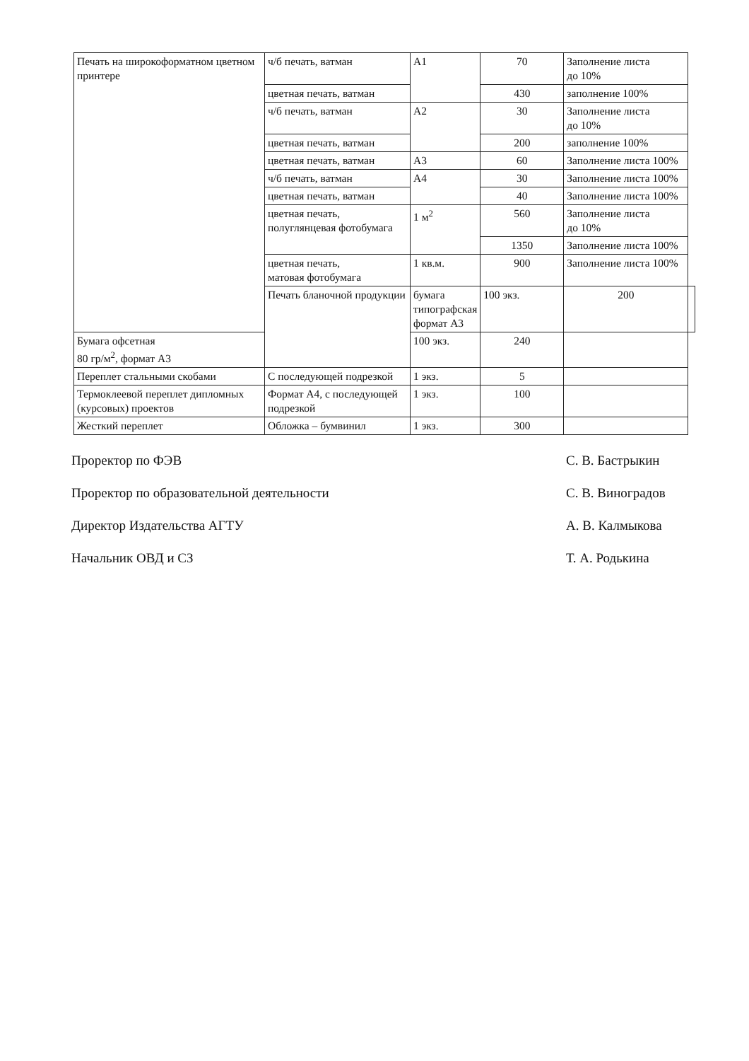| Печать на широкоформатном цветном принтере | ч/б печать, ватман | А1 | 70 | Заполнение листа до 10% | |
| | цветная печать, ватман | | 430 | заполнение 100% | |
| | ч/б печать, ватман | А2 | 30 | Заполнение листа до 10% | |
| | цветная печать, ватман | | 200 | заполнение 100% | |
| | цветная печать, ватман | А3 | 60 | Заполнение листа 100% | |
| | ч/б печать, ватман | А4 | 30 | Заполнение листа 100% | |
| | цветная печать, ватман | | 40 | Заполнение листа 100% | |
| | цветная печать, полуглянцевая фотобумага | 1 м<sup>2</sup> | 560 | Заполнение листа до 10% | |
| | | | 1350 | Заполнение листа 100% | |
| | цветная печать, матовая фотобумага | 1 кв.м. | 900 | Заполнение листа 100% | |
| | Печать бланочной продукции | бумага типографская формат А3 | 100 экз. | 200 | |
| Бумага офсетная 80 гр/м<sup>2</sup>, формат А3 | | 100 экз. | 240 | | |
| Переплет стальными скобами | С последующей подрезкой | 1 экз. | 5 | | |
| Термоклеевой переплет дипломных (курсовых) проектов | Формат А4, с последующей подрезкой | 1 экз. | 100 | | |
| Жесткий переплет | Обложка – бумвинил | 1 экз. | 300 | | |
Проректор по ФЭВ С. В. Бастрыкин
Проректор по образовательной деятельности С. В. Виноградов
Директор Издательства АГТУ А. В. Калмыкова
Начальник ОВД и СЗ Т. А. Родькина